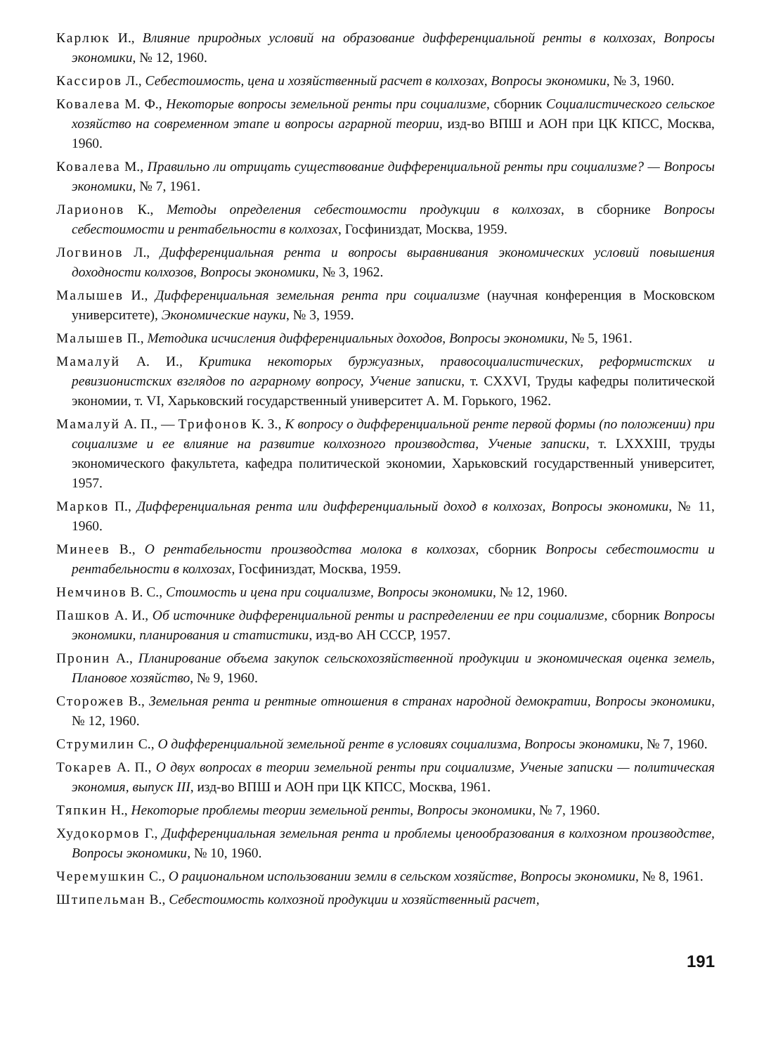Карлюк И., Влияние природных условий на образование дифференциальной ренты в колхозах, Вопросы экономики, № 12, 1960.
Кассиров Л., Себестоимость, цена и хозяйственный расчет в колхозах, Вопросы экономики, № 3, 1960.
Ковалева М. Ф., Некоторые вопросы земельной ренты при социализме, сборник Социалистического сельское хозяйство на современном этапе и вопросы аграрной теории, изд-во ВПШ и АОН при ЦК КПСС, Москва, 1960.
Ковалева М., Правильно ли отрицать существование дифференциальной ренты при социализме? — Вопросы экономики, № 7, 1961.
Ларионов К., Методы определения себестоимости продукции в колхозах, в сборнике Вопросы себестоимости и рентабельности в колхозах, Госфиниздат, Москва, 1959.
Логвинов Л., Дифференциальная рента и вопросы выравнивания экономических условий повышения доходности колхозов, Вопросы экономики, № 3, 1962.
Малышев И., Дифференциальная земельная рента при социализме (научная конференция в Московском университете), Экономические науки, № 3, 1959.
Малышев П., Методика исчисления дифференциальных доходов, Вопросы экономики, № 5, 1961.
Мамалуй А. И., Критика некоторых буржуазных, правосоциалистических, реформистских и ревизионистских взглядов по аграрному вопросу, Учение записки, т. CXXVI, Труды кафедры политической экономии, т. VI, Харьковский государственный университет А. М. Горького, 1962.
Мамалуй А. П., — Трифонов К. З., К вопросу о дифференциальной ренте первой формы (по положении) при социализме и ее влияние на развитие колхозного производства, Ученые записки, т. LXXXIII, труды экономического факультета, кафедра политической экономии, Харьковский государственный университет, 1957.
Марков П., Дифференциальная рента или дифференциальный доход в колхозах, Вопросы экономики, № 11, 1960.
Минеев В., О рентабельности производства молока в колхозах, сборник Вопросы себестоимости и рентабельности в колхозах, Госфиниздат, Москва, 1959.
Немчинов В. С., Стоимость и цена при социализме, Вопросы экономики, № 12, 1960.
Пашков А. И., Об источнике дифференциальной ренты и распределении ее при социализме, сборник Вопросы экономики, планирования и статистики, изд-во АН СССР, 1957.
Пронин А., Планирование объема закупок сельскохозяйственной продукции и экономическая оценка земель, Плановое хозяйство, № 9, 1960.
Сторожев В., Земельная рента и рентные отношения в странах народной демократии, Вопросы экономики, № 12, 1960.
Струмилин С., О дифференциальной земельной ренте в условиях социализма, Вопросы экономики, № 7, 1960.
Токарев А. П., О двух вопросах в теории земельной ренты при социализме, Ученые записки — политическая экономия, выпуск III, изд-во ВПШ и АОН при ЦК КПСС, Москва, 1961.
Тяпкин Н., Некоторые проблемы теории земельной ренты, Вопросы экономики, № 7, 1960.
Худокормов Г., Дифференциальная земельная рента и проблемы ценообразования в колхозном производстве, Вопросы экономики, № 10, 1960.
Черемушкин С., О рациональном использовании земли в сельском хозяйстве, Вопросы экономики, № 8, 1961.
Штипельман В., Себестоимость колхозной продукции и хозяйственный расчет,
191